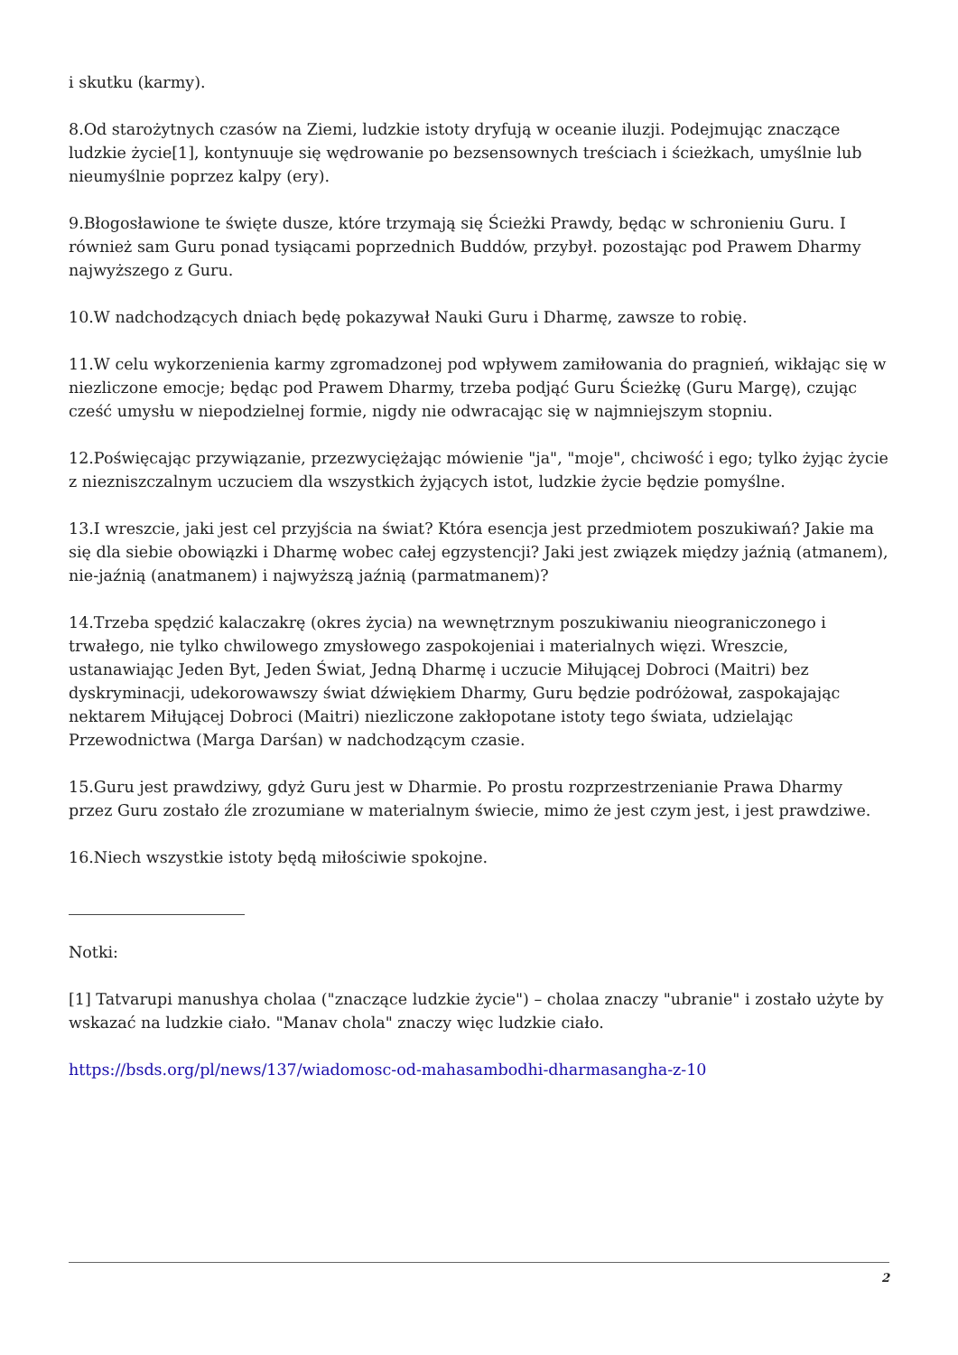i skutku (karmy).
8.Od starożytnych czasów na Ziemi, ludzkie istoty dryfują w oceanie iluzji. Podejmując znaczące ludzkie życie[1], kontynuuje się wędrowanie po bezsensownych treściach i ścieżkach, umyślnie lub nieumyślnie poprzez kalpy (ery).
9.Błogosławione te święte dusze, które trzymają się Ścieżki Prawdy, będąc w schronieniu Guru. I również sam Guru ponad tysiącami poprzednich Buddów, przybył. pozostając pod Prawem Dharmy najwyższego z Guru.
10.W nadchodzących dniach będę pokazywał Nauki Guru i Dharmę, zawsze to robię.
11.W celu wykorzenienia karmy zgromadzonej pod wpływem zamiłowania do pragnień, wikłając się w niezliczone emocje; będąc pod Prawem Dharmy, trzeba podjąć Guru Ścieżkę (Guru Margę), czując cześć umysłu w niepodzielnej formie, nigdy nie odwracając się w najmniejszym stopniu.
12.Poświęcając przywiązanie, przezwyciężając mówienie "ja", "moje", chciwość i ego; tylko żyjąc życie z niezniszczalnym uczuciem dla wszystkich żyjących istot, ludzkie życie będzie pomyślne.
13.I wreszcie, jaki jest cel przyjścia na świat? Która esencja jest przedmiotem poszukiwań? Jakie ma się dla siebie obowiązki i Dharmę wobec całej egzystencji? Jaki jest związek między jaźnią (atmanem), nie-jaźnią (anatmanem) i najwyższą jaźnią (parmatmanem)?
14.Trzeba spędzić kalaczakrę (okres życia) na wewnętrznym poszukiwaniu nieograniczonego i trwałego, nie tylko chwilowego zmysłowego zaspokojeniai i materialnych więzi. Wreszcie, ustanawiając Jeden Byt, Jeden Świat, Jedną Dharmę i uczucie Miłującej Dobroci (Maitri) bez dyskryminacji, udekorowawszy świat dźwiękiem Dharmy, Guru będzie podróżował, zaspokajając nektarem Miłującej Dobroci (Maitri) niezliczone zakłopotane istoty tego świata, udzielając Przewodnictwa (Marga Darśan) w nadchodzącym czasie.
15.Guru jest prawdziwy, gdyż Guru jest w Dharmie. Po prostu rozprzestrzenianie Prawa Dharmy przez Guru zostało źle zrozumiane w materialnym świecie, mimo że jest czym jest, i jest prawdziwe.
16.Niech wszystkie istoty będą miłościwie spokojne.
Notki:
[1] Tatvarupi manushya cholaa ("znaczące ludzkie życie") – cholaa znaczy "ubranie" i zostało użyte by wskazać na ludzkie ciało. "Manav chola" znaczy więc ludzkie ciało.
https://bsds.org/pl/news/137/wiadomosc-od-mahasambodhi-dharmasangha-z-10
2